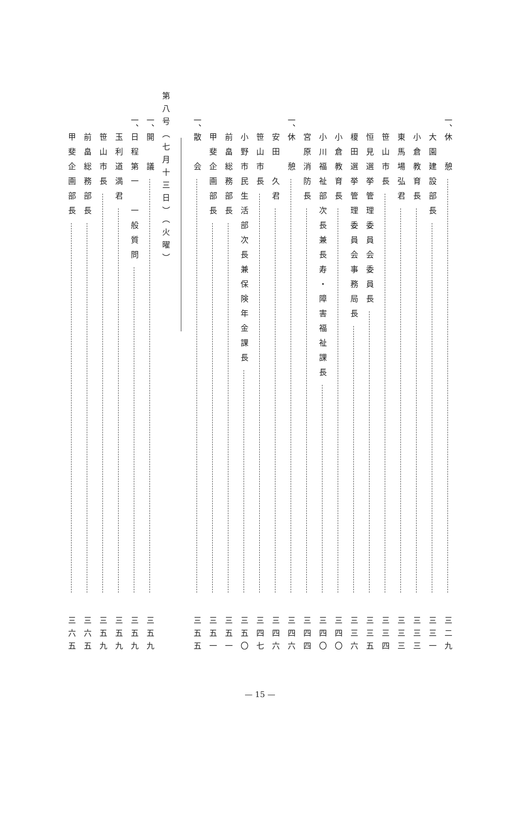一、 休　憩 三二九
大園建設部長 三三一
小倉教育長 三三三
東馬場弘君 三三三
笹山市長 三三四
恒見選挙管理委員会委員長 三三五
榎田選挙管理委員会事務局長 三三六
小倉教育長 三四〇
小川福祉部次長兼長寿・障害福祉課長 三四〇
宮原消防長 三四四
一、 休　憩 三四六
安田　久君 三四六
笹山市長 三四七
小野市民生活部次長兼保険年金課長 三五〇
前畠総務部長 三五一
甲斐企画部長 三五一
一、 散　会 三五五
第八号（七月十三日）（火曜）
一、 開　議 三五九
一、 日程第一　一般質問 三五九
玉利道満君 三五九
笹山市長 三五九
前畠総務部長 三六五
甲斐企画部長 三六五
— 15 —